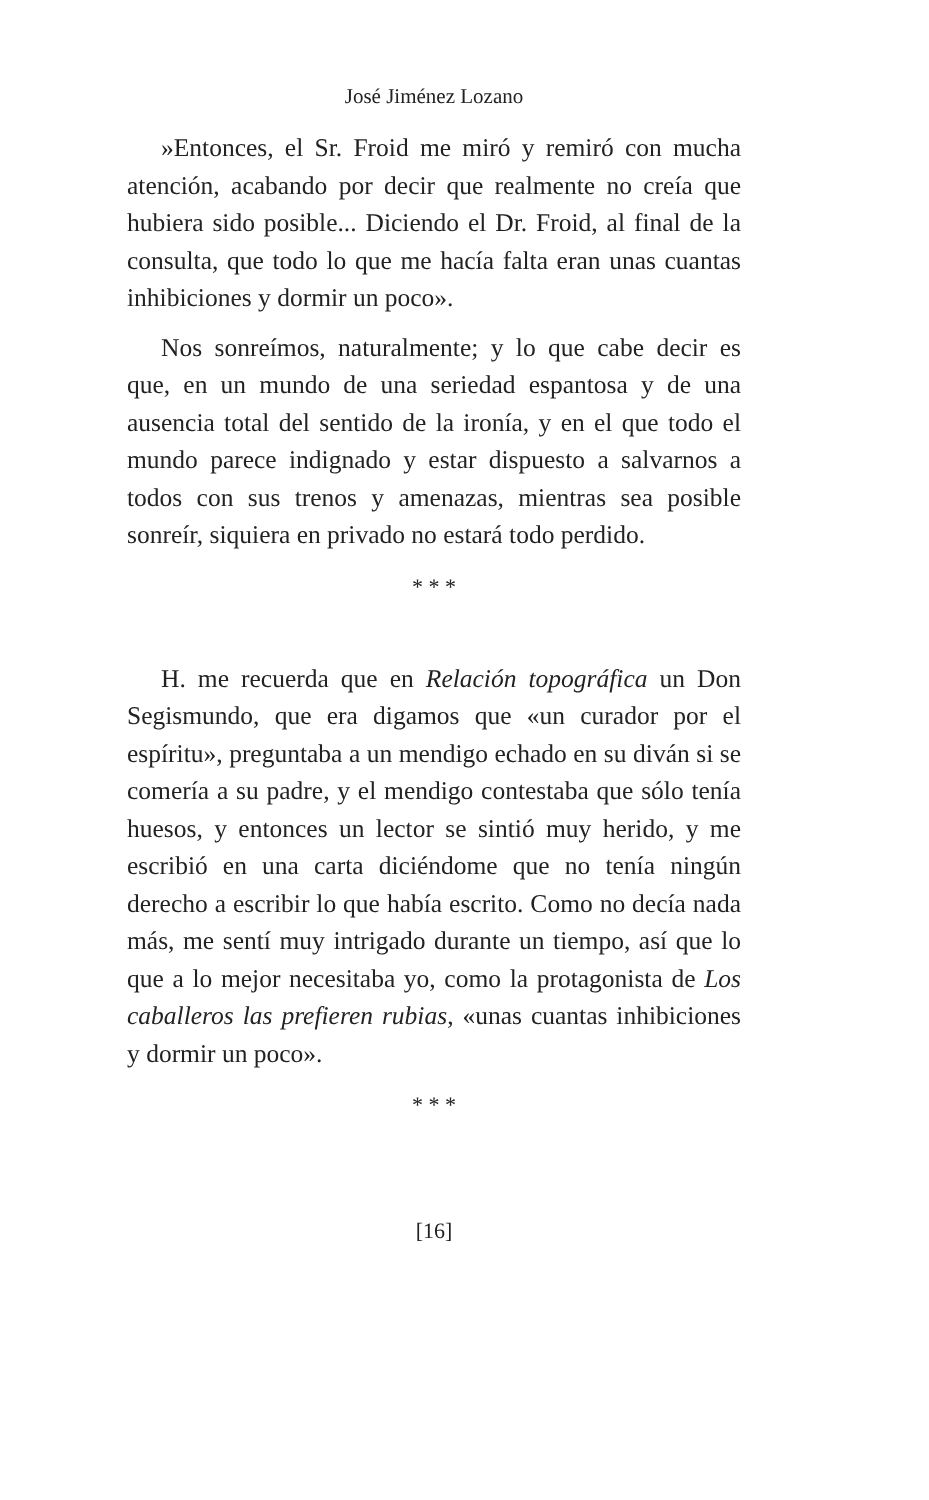José Jiménez Lozano
»Entonces, el Sr. Froid me miró y remiró con mucha atención, acabando por decir que realmente no creía que hubiera sido posible... Diciendo el Dr. Froid, al final de la consulta, que todo lo que me hacía falta eran unas cuantas inhibiciones y dormir un poco».
Nos sonreímos, naturalmente; y lo que cabe decir es que, en un mundo de una seriedad espantosa y de una ausencia total del sentido de la ironía, y en el que todo el mundo parece indignado y estar dispuesto a salvarnos a todos con sus trenos y amenazas, mientras sea posible sonreír, siquiera en privado no estará todo perdido.
* * *
H. me recuerda que en Relación topográfica un Don Segismundo, que era digamos que «un curador por el espíritu», preguntaba a un mendigo echado en su diván si se comería a su padre, y el mendigo contestaba que sólo tenía huesos, y entonces un lector se sintió muy herido, y me escribió en una carta diciéndome que no tenía ningún derecho a escribir lo que había escrito. Como no decía nada más, me sentí muy intrigado durante un tiempo, así que lo que a lo mejor necesitaba yo, como la protagonista de Los caballeros las prefieren rubias, «unas cuantas inhibiciones y dormir un poco».
* * *
[16]